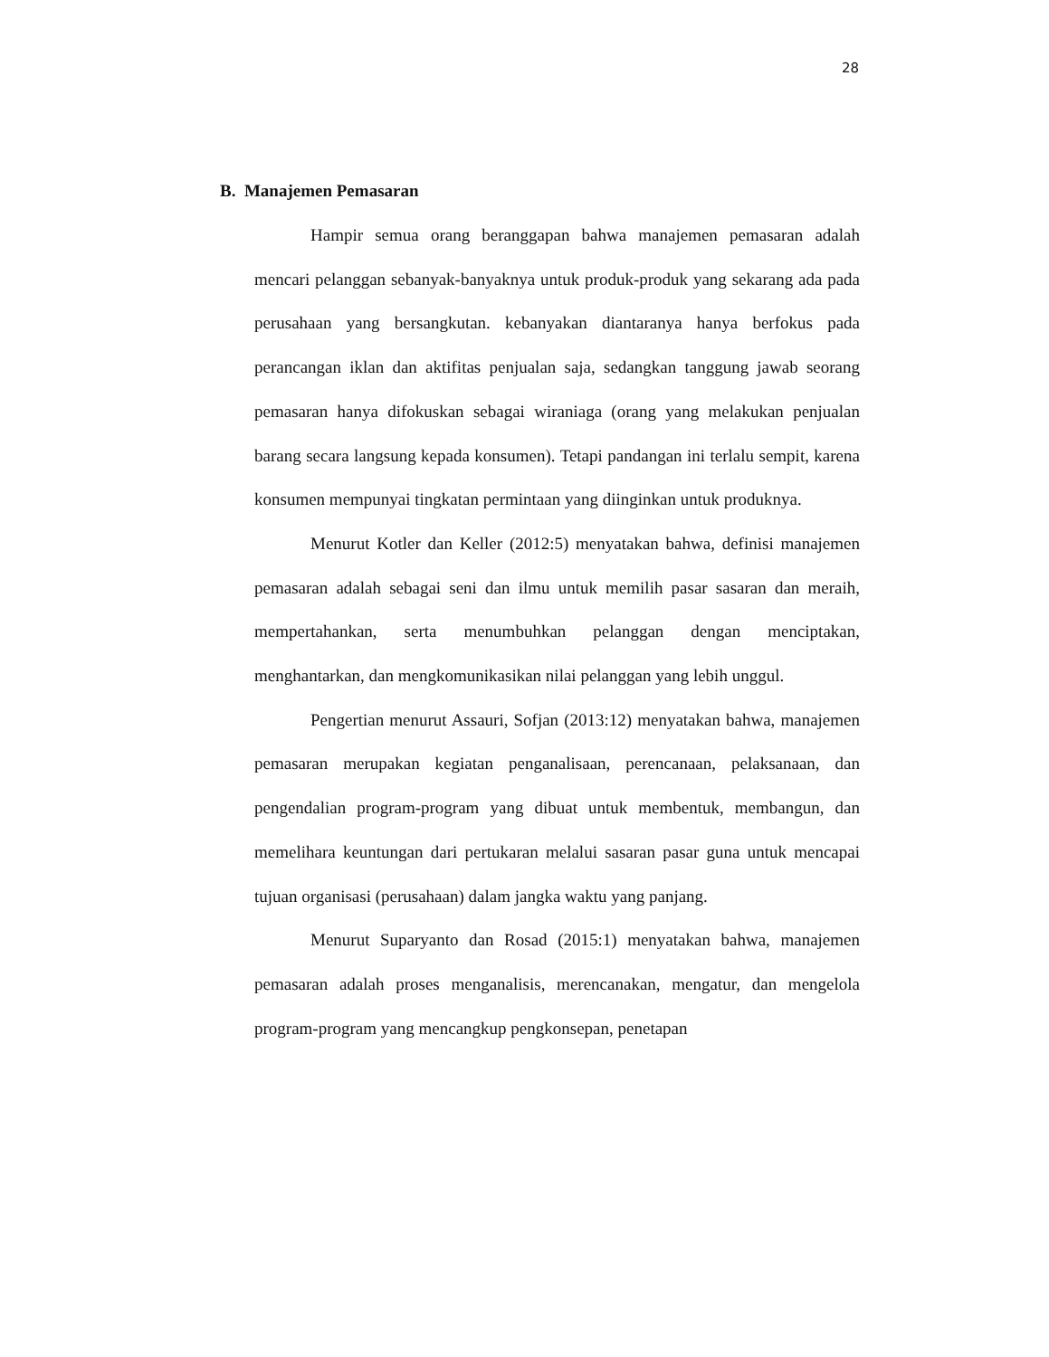28
B. Manajemen Pemasaran
Hampir semua orang beranggapan bahwa manajemen pemasaran adalah mencari pelanggan sebanyak-banyaknya untuk produk-produk yang sekarang ada pada perusahaan yang bersangkutan. kebanyakan diantaranya hanya berfokus pada perancangan iklan dan aktifitas penjualan saja, sedangkan tanggung jawab seorang pemasaran hanya difokuskan sebagai wiraniaga (orang yang melakukan penjualan barang secara langsung kepada konsumen). Tetapi pandangan ini terlalu sempit, karena konsumen mempunyai tingkatan permintaan yang diinginkan untuk produknya.
Menurut Kotler dan Keller (2012:5) menyatakan bahwa, definisi manajemen pemasaran adalah sebagai seni dan ilmu untuk memilih pasar sasaran dan meraih, mempertahankan, serta menumbuhkan pelanggan dengan menciptakan, menghantarkan, dan mengkomunikasikan nilai pelanggan yang lebih unggul.
Pengertian menurut Assauri, Sofjan (2013:12) menyatakan bahwa, manajemen pemasaran merupakan kegiatan penganalisaan, perencanaan, pelaksanaan, dan pengendalian program-program yang dibuat untuk membentuk, membangun, dan memelihara keuntungan dari pertukaran melalui sasaran pasar guna untuk mencapai tujuan organisasi (perusahaan) dalam jangka waktu yang panjang.
Menurut Suparyanto dan Rosad (2015:1) menyatakan bahwa, manajemen pemasaran adalah proses menganalisis, merencanakan, mengatur, dan mengelola program-program yang mencangkup pengkonsepan, penetapan